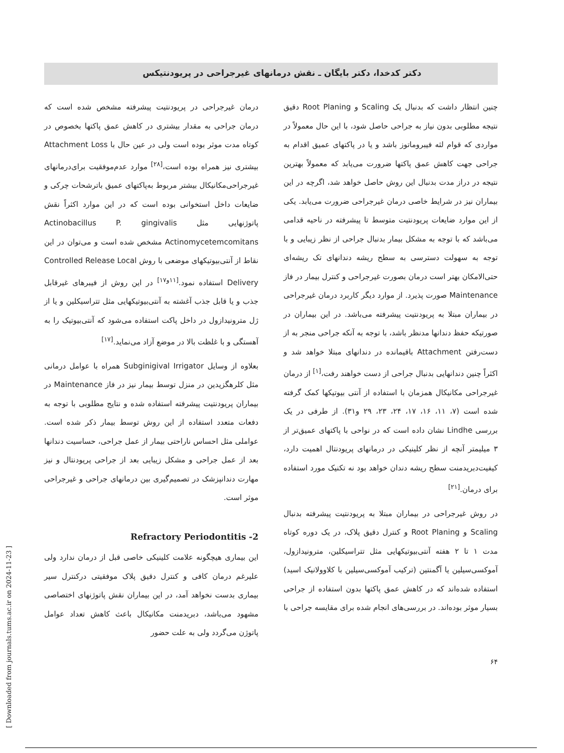دکتر کدخدا، دکتر بایگان ـ نقش درمانهای غیرجراحی در پریودنتیکس
چنین انتظار داشت که بدنبال یک Scaling و Root Planing دقیق نتیجه مطلوبی بدون نیاز به جراحی حاصل شود، با این حال معمولاً در مواردی که قوام لثه فیبروماتوز باشد و یا در پاکتهای عمیق اقدام به جراحی جهت کاهش عمق پاکتها ضرورت می‌یابد که معمولاً بهترین نتیجه در دراز مدت بدنبال این روش حاصل خواهد شد، اگرچه در این بیماران نیز در شرایط خاصی درمان غیرجراحی ضرورت می‌یابد. یکی از این موارد ضایعات پریودنتیت متوسط تا پیشرفته در ناحیه قدامی می‌باشد که با توجه به مشکل بیمار بدنبال جراحی از نظر زیبایی و با توجه به سهولت دسترسی به سطح ریشه دندانهای تک ریشه‌ای حتی‌الامکان بهتر است درمان بصورت غیرجراحی و کنترل بیمار در فاز Maintenance صورت پذیرد. از موارد دیگر کاربرد درمان غیرجراحی در بیماران مبتلا به پریودنتیت پیشرفته می‌باشد. در این بیماران در صورتیکه حفظ دندانها مدنظر باشد، با توجه به آنکه جراحی منجر به از دست‌رفتن Attachment باقیمانده در دندانهای مبتلا خواهد شد و اکثراً چنین دندانهایی بدنبال جراحی از دست خواهند رفت،<sup>[۱]</sup> از درمان غیرجراحی مکانیکال همزمان با استفاده از آنتی بیوتیکها کمک گرفته شده است (۷، ۱۱، ۱۶، ۱۷، ۲۴، ۲۳، ۲۹ و۳۱). از طرفی در یک بررسی Lindhe نشان داده است که در نواحی با پاکتهای عمیق‌تر از ۳ میلیمتر آنچه از نظر کلینیکی در درمانهای پریودنتال اهمیت دارد، کیفیت‌دبریدمنت سطح ریشه دندان خواهد بود نه تکنیک مورد استفاده برای درمان.<sup>[۲۱]</sup>
در روش غیرجراحی در بیماران مبتلا به پریودنتیت پیشرفته بدنبال Scaling و Root Planing و کنترل دقیق پلاک، در یک دوره کوتاه مدت ۱ تا ۲ هفته آنتی‌بیوتیکهایی مثل تتراسیکلین، مترونیدازول، آموکسی‌سیلین یا آگمنتین (ترکیب آموکسی‌سیلین با کلاوولانیک اسید) استفاده شده‌اند که در کاهش عمق پاکتها بدون استفاده از جراحی بسیار موثر بوده‌اند. در بررسی‌های انجام شده برای مقایسه جراحی با
درمان غیرجراحی در پریودنتیت پیشرفته مشخص شده است که درمان جراحی به مقدار بیشتری در کاهش عمق پاکتها بخصوص در کوتاه مدت موثر بوده است ولی در عین حال با Attachment Loss بیشتری نیز همراه بوده است،<sup>[۲۸]</sup> موارد عدم‌موفقیت برای‌درمانهای غیرجراحی‌مکانیکال بیشتر مربوط به‌پاکتهای عمیق باترشحات چرکی و ضایعات داخل استخوانی بوده است که در این موارد اکثراً نقش پاتوژنهایی مثل Actinobacillus P. gingivalis Actinomycetemcomitans مشخص شده است و می‌توان در این نقاط از آنتی‌بیوتیکهای موضعی با روش Controlled Release Local Delivery استفاده نمود.<sup>[۱۱و۱۷]</sup> در این روش از فیبرهای غیرقابل جذب و یا قابل جذب آغشته به آنتی‌بیوتیکهایی مثل تتراسیکلین و یا از ژل مترونیدازول در داخل پاکت استفاده می‌شود که آنتی‌بیوتیک را به آهستگی و با غلظت بالا در موضع آزاد می‌نماید.<sup>[۱۷]</sup>
بعلاوه از وسایل Subginigival Irrigator همراه با عوامل درمانی مثل کلرهگزیدین در منزل توسط بیمار نیز در فاز Maintenance در بیماران پریودنتیت پیشرفته استفاده شده و نتایج مطلوبی با توجه به دفعات متعدد استفاده از این روش توسط بیمار ذکر شده است. عواملی مثل احساس ناراحتی بیمار از عمل جراحی، حساسیت دندانها بعد از عمل جراحی و مشکل زیبایی بعد از جراحی پریودنتال و نیز مهارت دندانپزشک در تصمیم‌گیری بین درمانهای جراحی و غیرجراحی موثر است.
Refractory Periodontitis -2
این بیماری هیچگونه علامت کلینیکی خاصی قبل از درمان ندارد ولی علیرغم درمان کافی و کنترل دقیق پلاک موفقیتی درکنترل سیر بیماری بدست نخواهد آمد، در این بیماران نقش پاتوژنهای اختصاصی مشهود می‌باشد، دبریدمنت مکانیکال باعث کاهش تعداد عوامل پاتوژن می‌گردد ولی به علت حضور
۶۴
[ Downloaded from journals.tums.ac.ir on 2024-11-23 ]